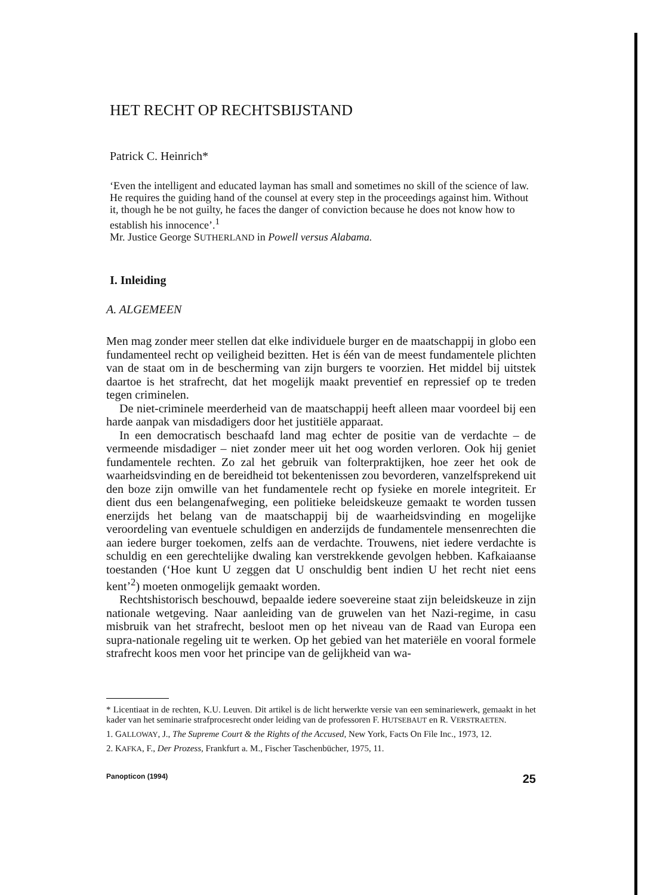HET RECHT OP RECHTSBIJSTAND
Patrick C. Heinrich*
‘Even the intelligent and educated layman has small and sometimes no skill of the science of law. He requires the guiding hand of the counsel at every step in the proceedings against him. Without it, though he be not guilty, he faces the danger of conviction because he does not know how to establish his innocence’.<sup>1</sup>
Mr. Justice George SUTHERLAND in Powell versus Alabama.
I. Inleiding
A. ALGEMEEN
Men mag zonder meer stellen dat elke individuele burger en de maatschappij in globo een fundamenteel recht op veiligheid bezitten. Het is één van de meest fundamentele plichten van de staat om in de bescherming van zijn burgers te voorzien. Het middel bij uitstek daartoe is het strafrecht, dat het mogelijk maakt preventief en repressief op te treden tegen criminelen.
De niet-criminele meerderheid van de maatschappij heeft alleen maar voordeel bij een harde aanpak van misdadigers door het justitiële apparaat.
In een democratisch beschaafd land mag echter de positie van de verdachte – de vermeende misdadiger – niet zonder meer uit het oog worden verloren. Ook hij geniet fundamentele rechten. Zo zal het gebruik van folterpraktijken, hoe zeer het ook de waarheidsvinding en de bereidheid tot bekentenissen zou bevorderen, vanzelfsprekend uit den boze zijn omwille van het fundamentele recht op fysieke en morele integriteit. Er dient dus een belangenafweging, een politieke beleidskeuze gemaakt te worden tussen enerzijds het belang van de maatschappij bij de waarheidsvinding en mogelijke veroordeling van eventuele schuldigen en anderzijds de fundamentele mensenrechten die aan iedere burger toekomen, zelfs aan de verdachte. Trouwens, niet iedere verdachte is schuldig en een gerechtelijke dwaling kan verstrekkende gevolgen hebben. Kafkaiaanse toestanden (‘Hoe kunt U zeggen dat U onschuldig bent indien U het recht niet eens kent’<sup>2</sup>) moeten onmogelijk gemaakt worden.
Rechtshistorisch beschouwd, bepaalde iedere soevereine staat zijn beleidskeuze in zijn nationale wetgeving. Naar aanleiding van de gruwelen van het Nazi-regime, in casu misbruik van het strafrecht, besloot men op het niveau van de Raad van Europa een supra-nationale regeling uit te werken. Op het gebied van het materiële en vooral formele strafrecht koos men voor het principe van de gelijkheid van wa-
* Licentiaat in de rechten, K.U. Leuven. Dit artikel is de licht herwerkte versie van een seminariewerk, gemaakt in het kader van het seminarie strafprocesrecht onder leiding van de professoren F. HUTSEBAUT en R. VERSTRAETEN.
1. GALLOWAY, J., The Supreme Court & the Rights of the Accused, New York, Facts On File Inc., 1973, 12.
2. KAFKA, F., Der Prozess, Frankfurt a. M., Fischer Taschenbücher, 1975, 11.
Panopticon (1994) 25